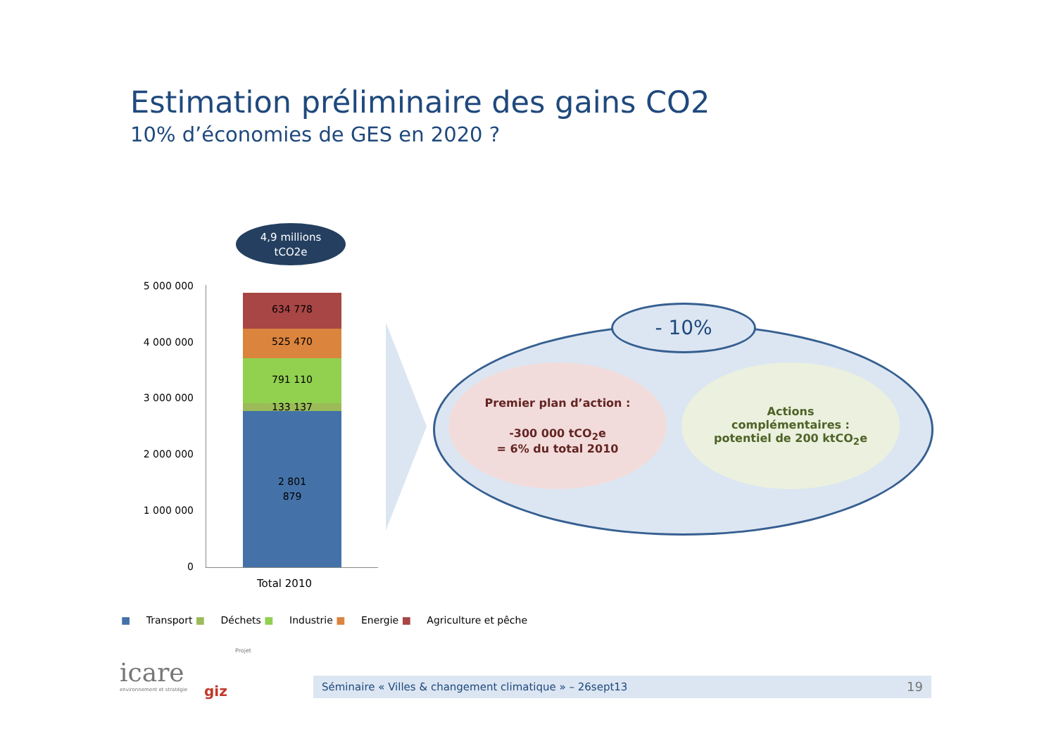Estimation préliminaire des gains CO2
10% d’économies de GES en 2020 ?
4,9 millions
tCO2e
5 000 000
4 000 000
3 000 000
2 000 000
1 000 000
0
634 778
525 470
791 110
133 137
2 801
879
Total 2010
- 10%
Premier plan d’action :
-300 000 tCO<sub>2</sub>e
= 6% du total 2010
Actions
complémentaires :
potentiel de 200 ktCO<sub>2</sub>e
■ Transport ■ Déchets ■ Industrie ■ Energie ■ Agriculture et pêche
icare
environnement et stratégie
giz
Projet
Séminaire « Villes & changement climatique » – 26sept13 19